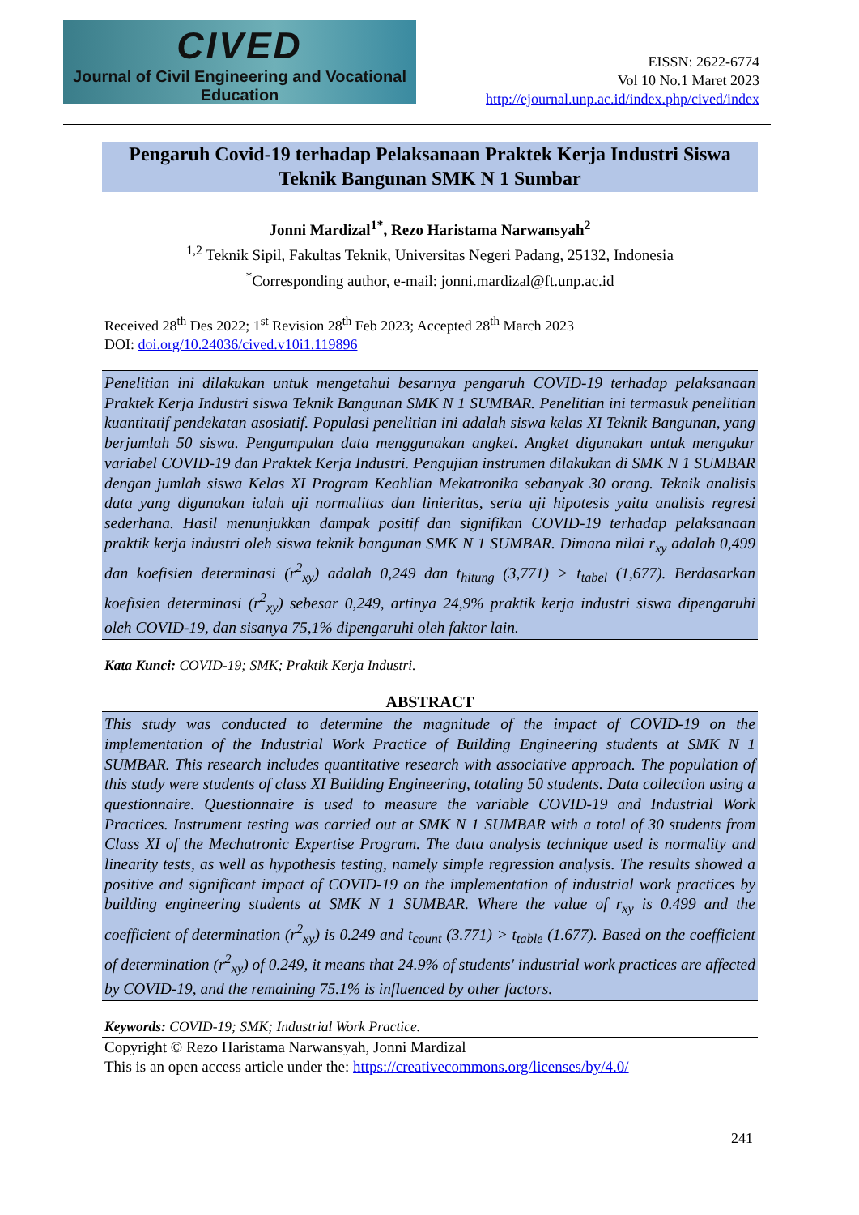CIVED
Journal of Civil Engineering and Vocational Education
EISSN: 2622-6774
Vol 10 No.1 Maret 2023
http://ejournal.unp.ac.id/index.php/cived/index
Pengaruh Covid-19 terhadap Pelaksanaan Praktek Kerja Industri Siswa Teknik Bangunan SMK N 1 Sumbar
Jonni Mardizal<sup>1*</sup>, Rezo Haristama Narwansyah<sup>2</sup>
<sup>1,2</sup> Teknik Sipil, Fakultas Teknik, Universitas Negeri Padang, 25132, Indonesia
<sup>*</sup> Corresponding author, e-mail: jonni.mardizal@ft.unp.ac.id
Received 28<sup>th</sup> Des 2022; 1<sup>st</sup> Revision 28<sup>th</sup> Feb 2023; Accepted 28<sup>th</sup> March 2023
DOI: doi.org/10.24036/cived.v10i1.119896
Penelitian ini dilakukan untuk mengetahui besarnya pengaruh COVID-19 terhadap pelaksanaan Praktek Kerja Industri siswa Teknik Bangunan SMK N 1 SUMBAR. Penelitian ini termasuk penelitian kuantitatif pendekatan asosiatif. Populasi penelitian ini adalah siswa kelas XI Teknik Bangunan, yang berjumlah 50 siswa. Pengumpulan data menggunakan angket. Angket digunakan untuk mengukur variabel COVID-19 dan Praktek Kerja Industri. Pengujian instrumen dilakukan di SMK N 1 SUMBAR dengan jumlah siswa Kelas XI Program Keahlian Mekatronika sebanyak 30 orang. Teknik analisis data yang digunakan ialah uji normalitas dan linieritas, serta uji hipotesis yaitu analisis regresi sederhana. Hasil menunjukkan dampak positif dan signifikan COVID-19 terhadap pelaksanaan praktik kerja industri oleh siswa teknik bangunan SMK N 1 SUMBAR. Dimana nilai r<sub>xy</sub> adalah 0,499 dan koefisien determinasi (r<sup>2</sup><sub>xy</sub>) adalah 0,249 dan t<sub>hitung</sub> (3,771) > t<sub>tabel</sub> (1,677). Berdasarkan koefisien determinasi (r<sup>2</sup><sub>xy</sub>) sebesar 0,249, artinya 24,9% praktik kerja industri siswa dipengaruhi oleh COVID-19, dan sisanya 75,1% dipengaruhi oleh faktor lain.
Kata Kunci: COVID-19; SMK; Praktik Kerja Industri.
ABSTRACT
This study was conducted to determine the magnitude of the impact of COVID-19 on the implementation of the Industrial Work Practice of Building Engineering students at SMK N 1 SUMBAR. This research includes quantitative research with associative approach. The population of this study were students of class XI Building Engineering, totaling 50 students. Data collection using a questionnaire. Questionnaire is used to measure the variable COVID-19 and Industrial Work Practices. Instrument testing was carried out at SMK N 1 SUMBAR with a total of 30 students from Class XI of the Mechatronic Expertise Program. The data analysis technique used is normality and linearity tests, as well as hypothesis testing, namely simple regression analysis. The results showed a positive and significant impact of COVID-19 on the implementation of industrial work practices by building engineering students at SMK N 1 SUMBAR. Where the value of r<sub>xy</sub> is 0.499 and the coefficient of determination (r<sup>2</sup><sub>xy</sub>) is 0.249 and t<sub>count</sub> (3.771) > t<sub>table</sub> (1.677). Based on the coefficient of determination (r<sup>2</sup><sub>xy</sub>) of 0.249, it means that 24.9% of students' industrial work practices are affected by COVID-19, and the remaining 75.1% is influenced by other factors.
Keywords: COVID-19; SMK; Industrial Work Practice.
Copyright © Rezo Haristama Narwansyah, Jonni Mardizal
This is an open access article under the: https://creativecommons.org/licenses/by/4.0/
241